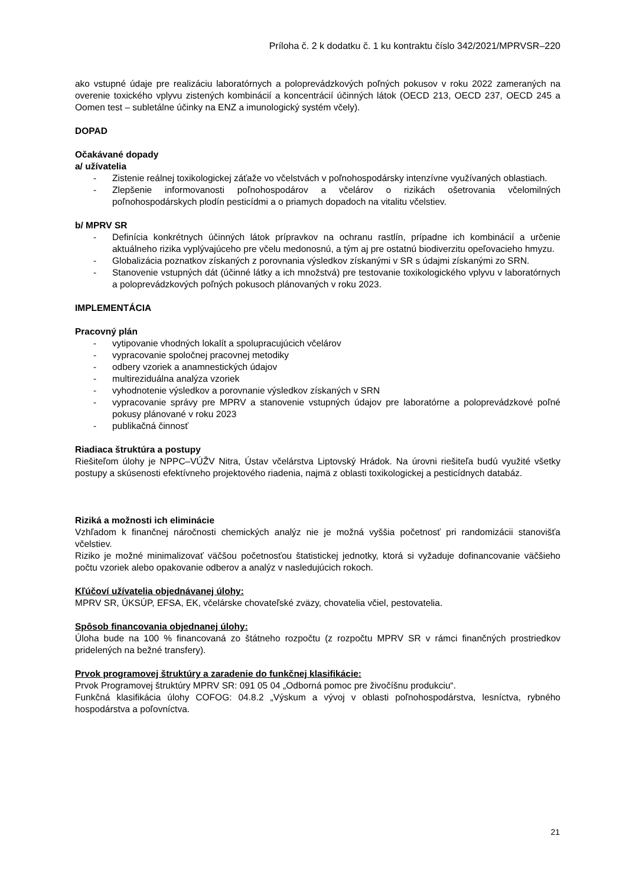Príloha č. 2 k dodatku č. 1 ku kontraktu číslo 342/2021/MPRVSR–220
ako vstupné údaje pre realizáciu laboratórnych a poloprevádzkových poľných pokusov v roku 2022 zameraných na overenie toxického vplyvu zistených kombinácií a koncentrácií účinných látok (OECD 213, OECD 237, OECD 245 a Oomen test – subletálne účinky na ENZ a imunologický systém včely).
DOPAD
Očakávané dopady
a/ užívatelia
- Zistenie reálnej toxikologickej záťaže vo včelstvách v poľnohospodársky intenzívne využívaných oblastiach.
- Zlepšenie informovanosti poľnohospodárov a včelárov o rizikách ošetrovania včelomilných poľnohospodárskych plodín pesticídmi a o priamych dopadoch na vitalitu včelstiev.
b/ MPRV SR
- Definícia konkrétnych účinných látok prípravkov na ochranu rastlín, prípadne ich kombinácií a určenie aktuálneho rizika vyplývajúceho pre včelu medonosnú, a tým aj pre ostatnú biodiverzitu opeľovacieho hmyzu.
- Globalizácia poznatkov získaných z porovnania výsledkov získanými v SR s údajmi získanými zo SRN.
- Stanovenie vstupných dát (účinné látky a ich množstvá) pre testovanie toxikologického vplyvu v laboratórnych a poloprevádzkových poľných pokusoch plánovaných v roku 2023.
IMPLEMENTÁCIA
Pracovný plán
- vytipovanie vhodných lokalít a spolupracujúcich včelárov
- vypracovanie spoločnej pracovnej metodiky
- odbery vzoriek a anamnestických údajov
- multireziduálna analýza vzoriek
- vyhodnotenie výsledkov a porovnanie výsledkov získaných v SRN
- vypracovanie správy pre MPRV a stanovenie vstupných údajov pre laboratórne a poloprevádzkové poľné pokusy plánované v roku 2023
- publikačná činnosť
Riadiaca štruktúra a postupy
Riešiteľom úlohy je NPPC–VÚŽV Nitra, Ústav včelárstva Liptovský Hrádok. Na úrovni riešiteľa budú využité všetky postupy a skúsenosti efektívneho projektového riadenia, najmä z oblasti toxikologickej a pesticídnych databáz.
Riziká a možnosti ich eliminácie
Vzhľadom k finančnej náročnosti chemických analýz nie je možná vyššia početnosť pri randomizácii stanovišťa včelstiev.
Riziko je možné minimalizovať väčšou početnosťou štatistickej jednotky, ktorá si vyžaduje dofinancovanie väčšieho počtu vzoriek alebo opakovanie odberov a analýz v nasledujúcich rokoch.
Kľúčoví užívatelia objednávanej úlohy:
MPRV SR, ÚKSÚP, EFSA, EK, včelárske chovateľské zväzy, chovatelia včiel, pestovatelia.
Spôsob financovania objednanej úlohy:
Úloha bude na 100 % financovaná zo štátneho rozpočtu (z rozpočtu MPRV SR v rámci finančných prostriedkov pridelených na bežné transfery).
Prvok programovej štruktúry a zaradenie do funkčnej klasifikácie:
Prvok Programovej štruktúry MPRV SR: 091 05 04 „Odborná pomoc pre živočíšnu produkciu“.
Funkčná klasifikácia úlohy COFOG: 04.8.2 „Výskum a vývoj v oblasti poľnohospodárstva, lesníctva, rybného hospodárstva a poľovníctva.
21